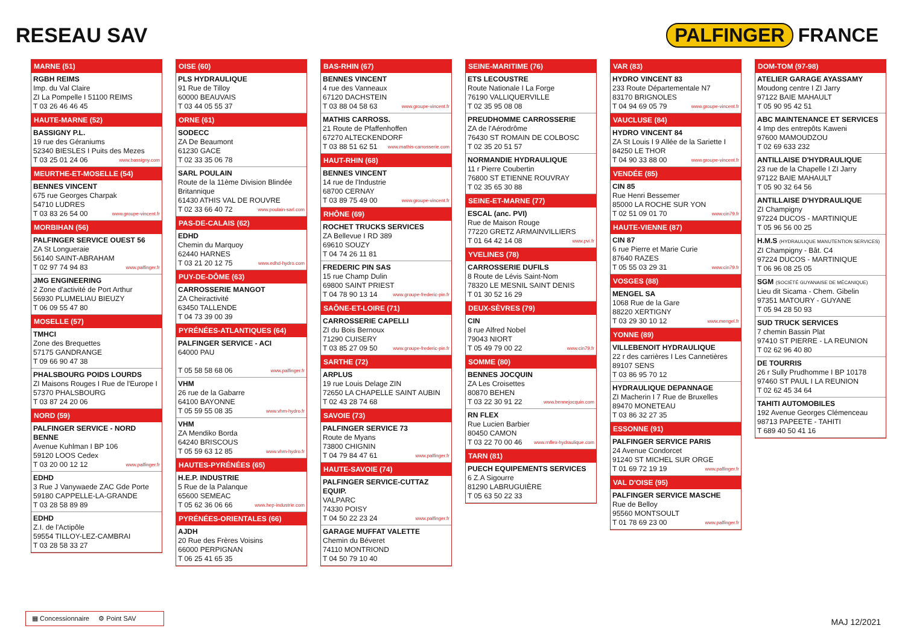RESEAU SAV PALFINGER FRANCE
MARNE (51)
RGBH REIMS
Imp. du Val Claire
ZI La Pompelle I 51100 REIMS
T 03 26 46 46 45
HAUTE-MARNE (52)
BASSIGNY P.L.
19 rue des Géraniums
52340 BIESLES I Puits des Mezes
T 03 25 01 24 06 www.bassigny.com
MEURTHE-ET-MOSELLE (54)
BENNES VINCENT
675 rue Georges Charpak
54710 LUDRES
T 03 83 26 54 00 www.groupe-vincent.fr
MORBIHAN (56)
PALFINGER SERVICE OUEST 56
ZA St Longueraie
56140 SAINT-ABRAHAM
T 02 97 74 94 83 www.palfinger.fr
JMG ENGINEERING
2 Zone d'activité de Port Arthur
56930 PLUMELIAU BIEUZY
T 06 09 55 47 80
MOSELLE (57)
TMHCI
Zone des Brequettes
57175 GANDRANGE
T 09 66 90 47 38
PHALSBOURG POIDS LOURDS
ZI Maisons Rouges I Rue de l'Europe I 57370 PHALSBOURG
T 03 87 24 20 06
NORD (59)
PALFINGER SERVICE - NORD BENNE
Avenue Kuhlman I BP 106
59120 LOOS Cedex
T 03 20 00 12 12 www.palfinger.fr
EDHD
3 Rue J Vanywaede ZAC Gde Porte
59180 CAPPELLE-LA-GRANDE
T 03 28 58 89 89
EDHD
Z.I. de l'Actipôle
59554 TILLOY-LEZ-CAMBRAI
T 03 28 58 33 27
OISE (60)
PLS HYDRAULIQUE
91 Rue de Tilloy
60000 BEAUVAIS
T 03 44 05 55 37
ORNE (61)
SODECC
ZA De Beaumont
61230 GACE
T 02 33 35 06 78
SARL POULAIN
Route de la 11ème Division Blindée Britannique
61430 ATHIS VAL DE ROUVRE
T 02 33 66 40 72 www.poulain-sarl.com
PAS-DE-CALAIS (62)
EDHD
Chemin du Marquoy
62440 HARNES
T 03 21 20 12 75 www.edhd-hydro.com
PUY-DE-DÔME (63)
CARROSSERIE MANGOT
ZA Cheiractivité
63450 TALLENDE
T 04 73 39 00 39
PYRÉNÉES-ATLANTIQUES (64)
PALFINGER SERVICE - ACI
64000 PAU
T 05 58 58 68 06 www.palfinger.fr
VHM
26 rue de la Gabarre
64100 BAYONNE
T 05 59 55 08 35 www.vhm-hydro.fr
VHM
ZA Mendiko Borda
64240 BRISCOUS
T 05 59 63 12 85 www.vhm-hydro.fr
HAUTES-PYRÉNÉES (65)
H.E.P. INDUSTRIE
5 Rue de la Palanque
65600 SEMEAC
T 05 62 36 06 66 www.hep-industrie.com
PYRÉNÉES-ORIENTALES (66)
AJDH
20 Rue des Frères Voisins
66000 PERPIGNAN
T 06 25 41 65 35
BAS-RHIN (67)
BENNES VINCENT
4 rue des Vanneaux
67120 DACHSTEIN
T 03 88 04 58 63 www.groupe-vincent.fr
MATHIS CARROSS.
21 Route de Pfaffenhoffen
67270 ALTECKENDORF
T 03 88 51 62 51 www.mathis-carrosserie.com
HAUT-RHIN (68)
BENNES VINCENT
14 rue de l'Industrie
68700 CERNAY
T 03 89 75 49 00 www.groupe-vincent.fr
RHÔNE (69)
ROCHET TRUCKS SERVICES
ZA Bellevue I RD 389
69610 SOUZY
T 04 74 26 11 81
FREDERIC PIN SAS
15 rue Champ Dulin
69800 SAINT PRIEST
T 04 78 90 13 14 www.groupe-frederic-pin.fr
SAÔNE-ET-LOIRE (71)
CARROSSERIE CAPELLI
ZI du Bois Bernoux
71290 CUISERY
T 03 85 27 09 50 www.groupe-frederic-pin.fr
SARTHE (72)
ARPLUS
19 rue Louis Delage ZIN
72650 LA CHAPELLE SAINT AUBIN
T 02 43 28 74 68
SAVOIE (73)
PALFINGER SERVICE 73
Route de Myans
73800 CHIGNIN
T 04 79 84 47 61 www.palfinger.fr
HAUTE-SAVOIE (74)
PALFINGER SERVICE-CUTTAZ EQUIP.
VALPARC
74330 POISY
T 04 50 22 23 24 www.palfinger.fr
GARAGE MUFFAT VALETTE
Chemin du Béveret
74110 MONTRIOND
T 04 50 79 10 40
SEINE-MARITIME (76)
ETS LECOUSTRE
Route Nationale I La Forge
76190 VALLIQUERVILLE
T 02 35 95 08 08
PREUDHOMME CARROSSERIE
ZA de l'Aérodrôme
76430 ST ROMAIN DE COLBOSC
T 02 35 20 51 57
NORMANDIE HYDRAULIQUE
11 r Pierre Coubertin
76800 ST ETIENNE ROUVRAY
T 02 35 65 30 88
SEINE-ET-MARNE (77)
ESCAL (anc. PVI)
Rue de Maison Rouge
77220 GRETZ ARMAINVILLIERS
T 01 64 42 14 08 www.pvi.fr
YVELINES (78)
CARROSSERIE DUFILS
8 Route de Lévis Saint-Nom
78320 LE MESNIL SAINT DENIS
T 01 30 52 16 29
DEUX-SÈVRES (79)
CIN
8 rue Alfred Nobel
79043 NIORT
T 05 49 79 00 22 www.cin79.fr
SOMME (80)
BENNES JOCQUIN
ZA Les Croisettes
80870 BEHEN
T 03 22 30 91 22 www.bennejocquin.com
RN FLEX
Rue Lucien Barbier
80450 CAMON
T 03 22 70 00 46 www.rnflex-hydraulique.com
TARN (81)
PUECH EQUIPEMENTS SERVICES
6 Z.A Sigourre
81290 LABRUGUIÈRE
T 05 63 50 22 33
VAR (83)
HYDRO VINCENT 83
233 Route Départementale N7
83170 BRIGNOLES
T 04 94 69 05 79 www.groupe-vincent.fr
VAUCLUSE (84)
HYDRO VINCENT 84
ZA St Louis I 9 Allée de la Sariette I 84250 LE THOR
T 04 90 33 88 00 www.groupe-vincent.fr
VENDÉE (85)
CIN 85
Rue Henri Bessemer
85000 LA ROCHE SUR YON
T 02 51 09 01 70 www.cin79.fr
HAUTE-VIENNE (87)
CIN 87
6 rue Pierre et Marie Curie
87640 RAZES
T 05 55 03 29 31 www.cin79.fr
VOSGES (88)
MENGEL SA
1068 Rue de la Gare
88220 XERTIGNY
T 03 29 30 10 12 www.mengel.fr
YONNE (89)
VILLEBENOIT HYDRAULIQUE
22 r des carrières I Les Cannetières
89107 SENS
T 03 86 95 70 12
HYDRAULIQUE DEPANNAGE
ZI Macherin I 7 Rue de Bruxelles
89470 MONETEAU
T 03 86 32 27 35
ESSONNE (91)
PALFINGER SERVICE PARIS
24 Avenue Condorcet
91240 ST MICHEL SUR ORGE
T 01 69 72 19 19 www.palfinger.fr
VAL D'OISE (95)
PALFINGER SERVICE MASCHE
Rue de Belloy
95560 MONTSOULT
T 01 78 69 23 00 www.palfinger.fr
DOM-TOM (97-98)
ATELIER GARAGE AYASSAMY
Moudong centre I ZI Jarry
97122 BAIE MAHAULT
T 05 90 95 42 51
ABC MAINTENANCE ET SERVICES
4 Imp des entrepôts Kaweni
97600 MAMOUDZOU
T 02 69 633 232
ANTILLAISE D'HYDRAULIQUE
23 rue de la Chapelle I ZI Jarry
97122 BAIE MAHAULT
T 05 90 32 64 56
ANTILLAISE D'HYDRAULIQUE
ZI Champigny
97224 DUCOS - MARTINIQUE
T 05 96 56 00 25
H.M.S (HYDRAULIQUE MANUTENTION SERVICES)
ZI Champigny - Bât. C4
97224 DUCOS - MARTINIQUE
T 06 96 08 25 05
SGM (SOCIÉTÉ GUYANAISE DE MÉCANIQUE)
Lieu dit Sicama - Chem. Gibelin
97351 MATOURY - GUYANE
T 05 94 28 50 93
SUD TRUCK SERVICES
7 chemin Bassin Plat
97410 ST PIERRE - LA REUNION
T 02 62 96 40 80
DE TOURRIS
26 r Sully Prudhomme I BP 10178
97460 ST PAUL I LA REUNION
T 02 62 45 34 64
TAHITI AUTOMOBILES
192 Avenue Georges Clémenceau
98713 PAPEETE - TAHITI
T 689 40 50 41 16
▦ Concessionnaire ⚙ Point SAV
MAJ 12/2021